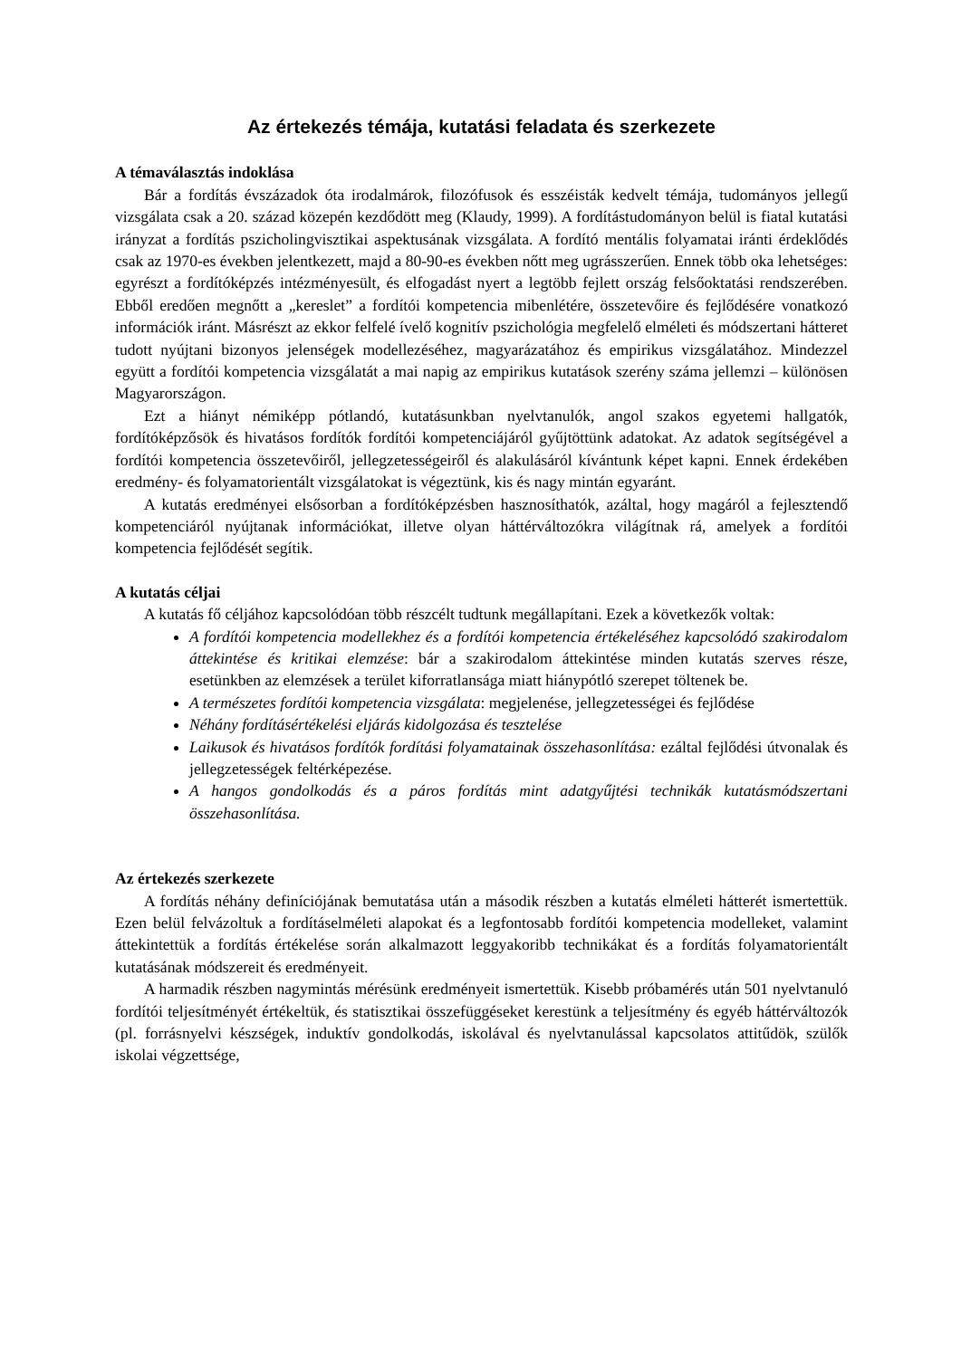Az értekezés témája, kutatási feladata és szerkezete
A témaválasztás indoklása
Bár a fordítás évszázadok óta irodalmárok, filozófusok és esszéisták kedvelt témája, tudományos jellegű vizsgálata csak a 20. század közepén kezdődött meg (Klaudy, 1999). A fordítástudományon belül is fiatal kutatási irányzat a fordítás pszicholingvisztikai aspektusának vizsgálata. A fordító mentális folyamatai iránti érdeklődés csak az 1970-es években jelentkezett, majd a 80-90-es években nőtt meg ugrásszerűen. Ennek több oka lehetséges: egyrészt a fordítóképzés intézményesült, és elfogadást nyert a legtöbb fejlett ország felsőoktatási rendszerében. Ebből eredően megnőtt a „kereslet” a fordítói kompetencia mibenlétére, összetevőire és fejlődésére vonatkozó információk iránt. Másrészt az ekkor felfelé ívelő kognitív pszichológia megfelelő elméleti és módszertani hátteret tudott nyújtani bizonyos jelenségek modellezéséhez, magyarázatához és empirikus vizsgálatához. Mindezzel együtt a fordítói kompetencia vizsgálatát a mai napig az empirikus kutatások szerény száma jellemzi – különösen Magyarországon.
Ezt a hiányt némiképp pótlandó, kutatásunkban nyelvtanulók, angol szakos egyetemi hallgatók, fordítóképzősök és hivatásos fordítók fordítói kompetenciájáról gyűjtöttünk adatokat. Az adatok segítségével a fordítói kompetencia összetevőiről, jellegzetességeiről és alakulásáról kívántunk képet kapni. Ennek érdekében eredmény- és folyamatorientált vizsgálatokat is végeztünk, kis és nagy mintán egyaránt.
A kutatás eredményei elsősorban a fordítóképzésben hasznosíthatók, azáltal, hogy magáról a fejlesztendő kompetenciáról nyújtanak információkat, illetve olyan háttérváltozókra világítnak rá, amelyek a fordítói kompetencia fejlődését segítik.
A kutatás céljai
A kutatás fő céljához kapcsolódóan több részcélt tudtunk megállapítani. Ezek a következők voltak:
A fordítói kompetencia modellekhez és a fordítói kompetencia értékeléséhez kapcsolódó szakirodalom áttekintése és kritikai elemzése: bár a szakirodalom áttekintése minden kutatás szerves része, esetünkben az elemzések a terület kiforratlansága miatt hiánypótló szerepet töltenek be.
A természetes fordítói kompetencia vizsgálata: megjelenése, jellegzetességei és fejlődése
Néhány fordításértékelési eljárás kidolgozása és tesztelése
Laikusok és hivatásos fordítók fordítási folyamatainak összehasonlítása: ezáltal fejlődési útvonalak és jellegzetességek feltérképezése.
A hangos gondolkodás és a páros fordítás mint adatgyűjtési technikák kutatásmódszertani összehasonlítása.
Az értekezés szerkezete
A fordítás néhány definíciójának bemutatása után a második részben a kutatás elméleti hátterét ismertettük. Ezen belül felvázoltuk a fordításelméleti alapokat és a legfontosabb fordítói kompetencia modelleket, valamint áttekintettük a fordítás értékelése során alkalmazott leggyakoribb technikákat és a fordítás folyamatorientált kutatásának módszereit és eredményeit.
A harmadik részben nagymintás mérésünk eredményeit ismertettük. Kisebb próbamérés után 501 nyelvtanuló fordítói teljesítményét értékeltük, és statisztikai összefüggéseket kerestünk a teljesítmény és egyéb háttérváltozók (pl. forrásnyelvi készségek, induktív gondolkodás, iskolával és nyelvtanulással kapcsolatos attitűdök, szülők iskolai végzettsége,